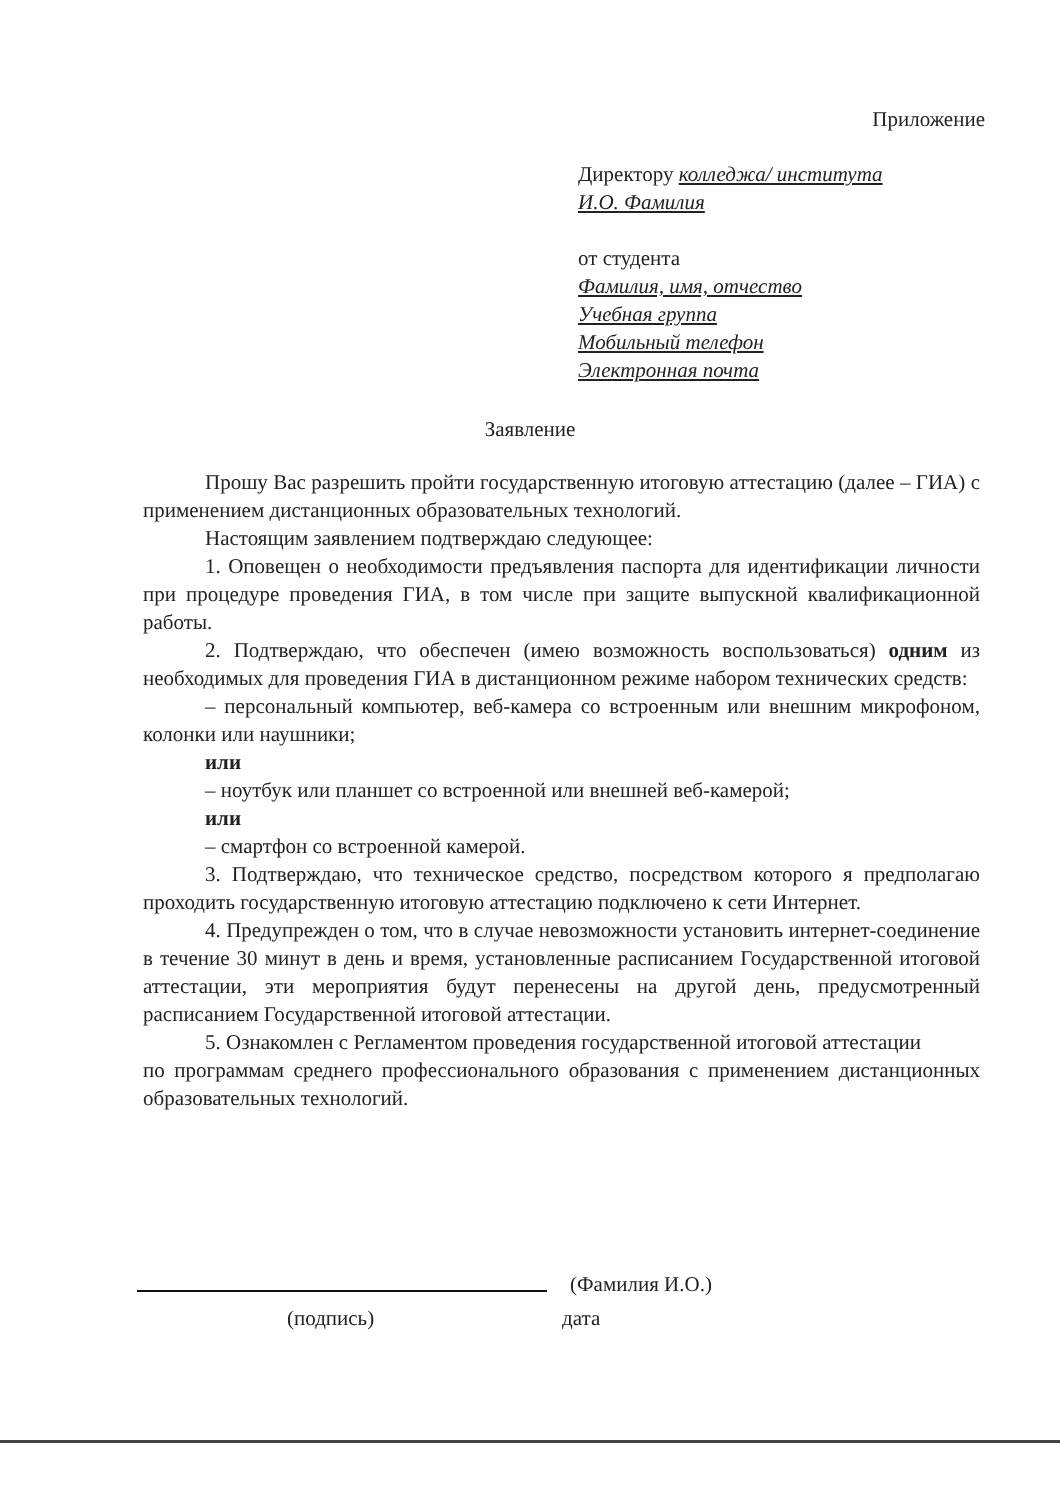Приложение
Директору колледжа/ института
И.О. Фамилия
от студента
Фамилия, имя, отчество
Учебная группа
Мобильный телефон
Электронная почта
Заявление
Прошу Вас разрешить пройти государственную итоговую аттестацию (далее – ГИА) с применением дистанционных образовательных технологий.
Настоящим заявлением подтверждаю следующее:
1. Оповещен о необходимости предъявления паспорта для идентификации личности при процедуре проведения ГИА, в том числе при защите выпускной квалификационной работы.
2. Подтверждаю, что обеспечен (имею возможность воспользоваться) одним из необходимых для проведения ГИА в дистанционном режиме набором технических средств:
– персональный компьютер, веб-камера со встроенным или внешним микрофоном, колонки или наушники;
или
– ноутбук или планшет со встроенной или внешней веб-камерой;
или
– смартфон со встроенной камерой.
3. Подтверждаю, что техническое средство, посредством которого я предполагаю проходить государственную итоговую аттестацию подключено к сети Интернет.
4. Предупрежден о том, что в случае невозможности установить интернет-соединение в течение 30 минут в день и время, установленные расписанием Государственной итоговой аттестации, эти мероприятия будут перенесены на другой день, предусмотренный расписанием Государственной итоговой аттестации.
5. Ознакомлен с Регламентом проведения государственной итоговой аттестации
по программам среднего профессионального образования с применением дистанционных образовательных технологий.
(Фамилия И.О.)
(подпись) дата